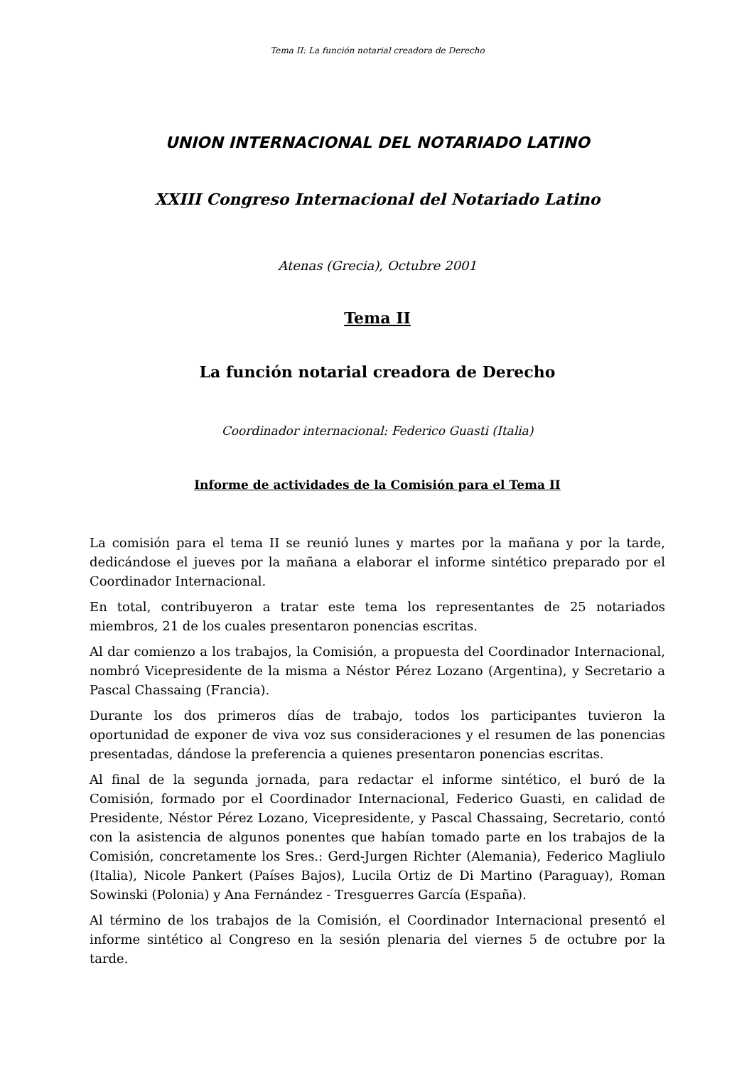Tema II: La función notarial creadora de Derecho
UNION INTERNACIONAL DEL NOTARIADO LATINO
XXIII Congreso Internacional del Notariado Latino
Atenas (Grecia), Octubre 2001
Tema II
La función notarial creadora de Derecho
Coordinador internacional: Federico Guasti (Italia)
Informe de actividades de la Comisión para el Tema II
La comisión para el tema II se reunió lunes y martes por la mañana y por la tarde, dedicándose el jueves por la mañana a elaborar el informe sintético preparado por el Coordinador Internacional.
En total, contribuyeron a tratar este tema los representantes de 25 notariados miembros, 21 de los cuales presentaron ponencias escritas.
Al dar comienzo a los trabajos, la Comisión, a propuesta del Coordinador Internacional, nombró Vicepresidente de la misma a Néstor Pérez Lozano (Argentina), y Secretario a Pascal Chassaing (Francia).
Durante los dos primeros días de trabajo, todos los participantes tuvieron la oportunidad de exponer de viva voz sus consideraciones y el resumen de las ponencias presentadas, dándose la preferencia a quienes presentaron ponencias escritas.
Al final de la segunda jornada, para redactar el informe sintético, el buró de la Comisión, formado por el Coordinador Internacional, Federico Guasti, en calidad de Presidente, Néstor Pérez Lozano, Vicepresidente, y Pascal Chassaing, Secretario, contó con la asistencia de algunos ponentes que habían tomado parte en los trabajos de la Comisión, concretamente los Sres.: Gerd-Jurgen Richter (Alemania), Federico Magliulo (Italia), Nicole Pankert (Países Bajos), Lucila Ortiz de Di Martino (Paraguay), Roman Sowinski (Polonia) y Ana Fernández - Tresguerres García (España).
Al término de los trabajos de la Comisión, el Coordinador Internacional presentó el informe sintético al Congreso en la sesión plenaria del viernes 5 de octubre por la tarde.